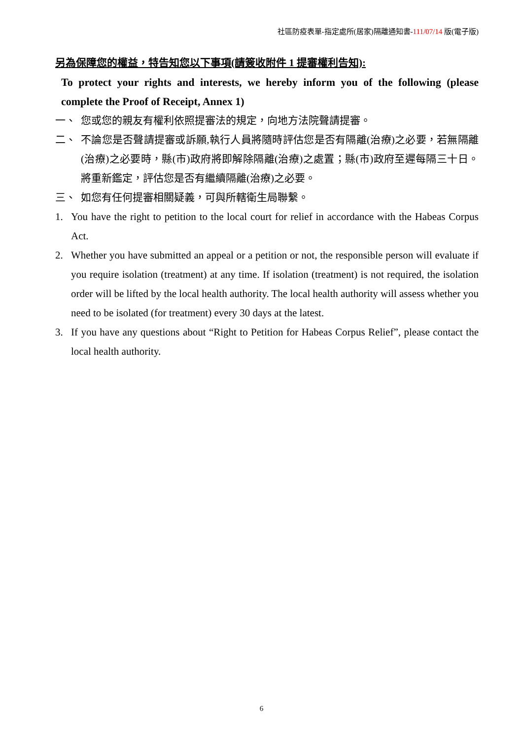社區防疫表單-指定處所(居家)隔離通知書-111/07/14 版(電子版)
另為保障您的權益，特告知您以下事項(請簽收附件 1 提審權利告知):
To protect your rights and interests, we hereby inform you of the following (please complete the Proof of Receipt, Annex 1)
一、 您或您的親友有權利依照提審法的規定，向地方法院聲請提審。
二、 不論您是否聲請提審或訴願,執行人員將隨時評估您是否有隔離(治療)之必要，若無隔離(治療)之必要時，縣(市)政府將即解除隔離(治療)之處置；縣(市)政府至遲每隔三十日。將重新鑑定，評估您是否有繼續隔離(治療)之必要。
三、 如您有任何提審相關疑義，可與所轄衛生局聯繫。
1. You have the right to petition to the local court for relief in accordance with the Habeas Corpus Act.
2. Whether you have submitted an appeal or a petition or not, the responsible person will evaluate if you require isolation (treatment) at any time. If isolation (treatment) is not required, the isolation order will be lifted by the local health authority. The local health authority will assess whether you need to be isolated (for treatment) every 30 days at the latest.
3. If you have any questions about “Right to Petition for Habeas Corpus Relief”, please contact the local health authority.
6